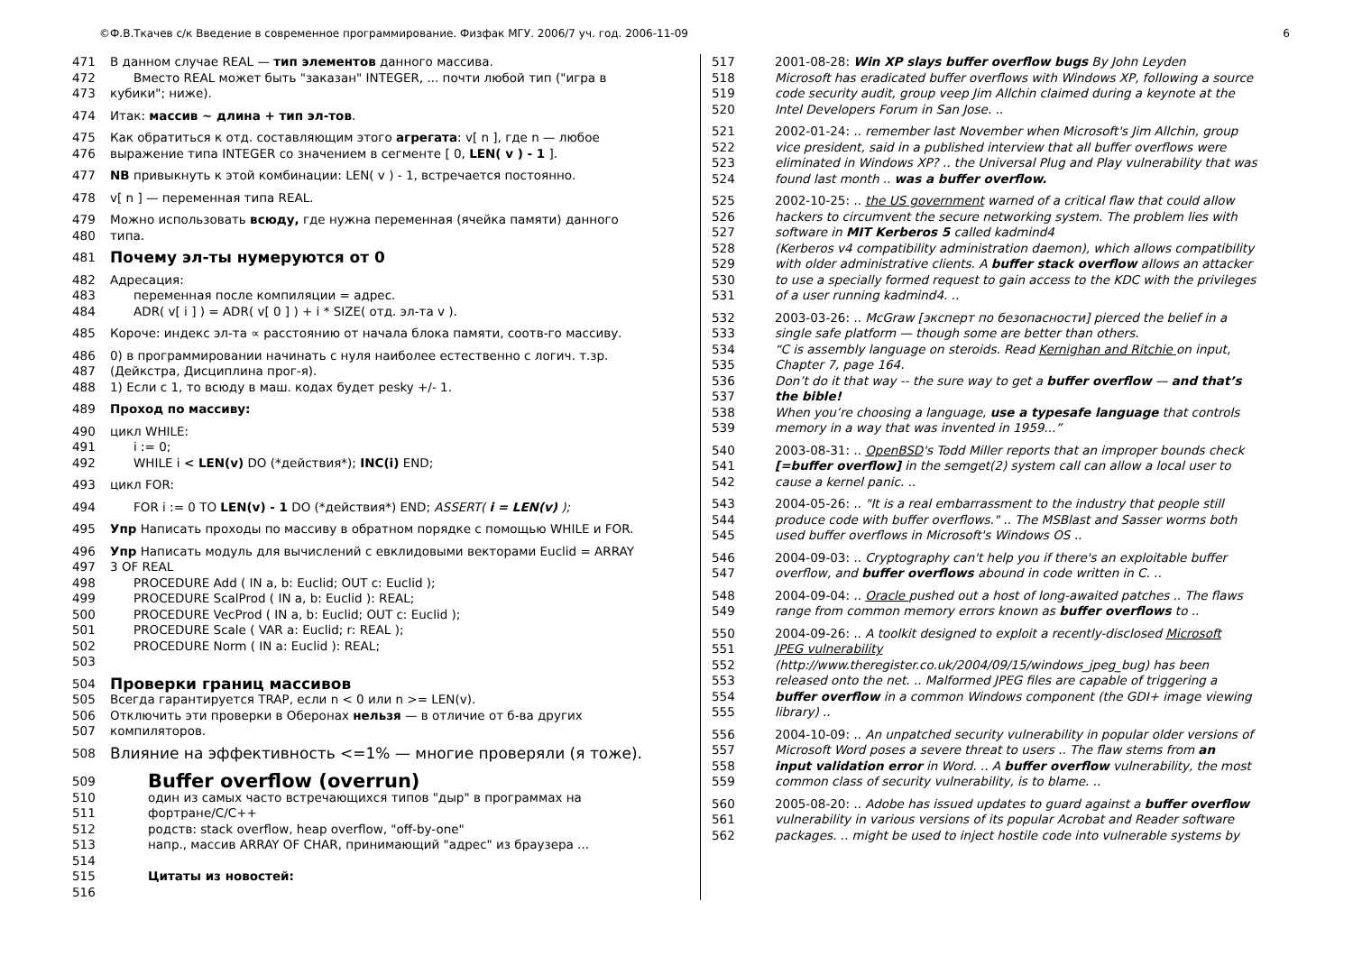©Ф.В.Ткачев с/к Введение в современное программирование. Физфак МГУ. 2006/7 уч. год. 2006-11-09 6
471 В данном случае REAL — тип элементов данного массива.
472 Вместо REAL может быть "заказан" INTEGER, ... почти любой тип ("игра в
473 кубики"; ниже).
474 Итак: массив ~ длина + тип эл-тов.
475 Как обратиться к отд. составляющим этого агрегата: v[ n ], где n — любое
476 выражение типа INTEGER со значением в сегменте [ 0, LEN( v ) - 1 ].
477 NB привыкнуть к этой комбинации: LEN( v ) - 1, встречается постоянно.
478 v[ n ] — переменная типа REAL.
479 Можно использовать всюду, где нужна переменная (ячейка памяти) данного
480 типа.
481
Почему эл-ты нумеруются от 0
482 Адресация:
483 переменная после компиляции = адрес.
484 ADR( v[ i ] ) = ADR( v[ 0 ] ) + i * SIZE( отд. эл-та v ).
485 Короче: индекс эл-та ∝ расстоянию от начала блока памяти, соотв-го массиву.
486 0) в программировании начинать с нуля наиболее естественно с логич. т.зр.
487 (Дейкстра, Дисциплина прог-я).
488 1) Если с 1, то всюду в маш. кодах будет pesky +/- 1.
489 Проход по массиву:
490 цикл WHILE:
491 i := 0;
492 WHILE i < LEN(v) DO (*действия*); INC(i) END;
493 цикл FOR:
494 FOR i := 0 TO LEN(v) - 1 DO (*действия*) END; ASSERT( i = LEN(v) );
495 Упр Написать проходы по массиву в обратном порядке с помощью WHILE и FOR.
496 Упр Написать модуль для вычислений с евклидовыми векторами Euclid = ARRAY
497 3 OF REAL
498 PROCEDURE Add ( IN a, b: Euclid; OUT c: Euclid );
499 PROCEDURE ScalProd ( IN a, b: Euclid ): REAL;
500 PROCEDURE VecProd ( IN a, b: Euclid; OUT c: Euclid );
501 PROCEDURE Scale ( VAR a: Euclid; r: REAL );
502 PROCEDURE Norm ( IN a: Euclid ): REAL;
503
504
Проверки границ массивов
505 Всегда гарантируется TRAP, если n < 0 или n >= LEN(v).
506 Отключить эти проверки в Оберонах нельзя — в отличие от б-ва других
507 компиляторов.
508 Влияние на эффективность <=1% — многие проверяли (я тоже).
509
Buffer overflow (overrun)
510 один из самых часто встречающихся типов "дыр" в программах на
511 фортране/С/С++
512 родств: stack overflow, heap overflow, "off-by-one"
513 напр., массив ARRAY OF CHAR, принимающий "адрес" из браузера ...
514
515 Цитаты из новостей:
516
517 2001-08-28: Win XP slays buffer overflow bugs By John Leyden
518 Microsoft has eradicated buffer overflows with Windows XP, following a source
519 code security audit, group veep Jim Allchin claimed during a keynote at the
520 Intel Developers Forum in San Jose. ..
521 2002-01-24: .. remember last November when Microsoft's Jim Allchin, group
522 vice president, said in a published interview that all buffer overflows were
523 eliminated in Windows XP? .. the Universal Plug and Play vulnerability that was
524 found last month .. was a buffer overflow.
525 2002-10-25: .. the US government warned of a critical flaw that could allow
526 hackers to circumvent the secure networking system. The problem lies with
527 software in MIT Kerberos 5 called kadmind4
528 (Kerberos v4 compatibility administration daemon), which allows compatibility
529 with older administrative clients. A buffer stack overflow allows an attacker
530 to use a specially formed request to gain access to the KDC with the privileges
531 of a user running kadmind4. ..
532 2003-03-26: .. McGraw [эксперт по безопасности] pierced the belief in a
533 single safe platform — though some are better than others.
534 “C is assembly language on steroids. Read Kernighan and Ritchie on input,
535 Chapter 7, page 164.
536 Don’t do it that way -- the sure way to get a buffer overflow — and that’s
537 the bible!
538 When you’re choosing a language, use a typesafe language that controls
539 memory in a way that was invented in 1959...”
540 2003-08-31: .. OpenBSD's Todd Miller reports that an improper bounds check
541 [=buffer overflow] in the semget(2) system call can allow a local user to
542 cause a kernel panic. ..
543 2004-05-26: .. "It is a real embarrassment to the industry that people still
544 produce code with buffer overflows." .. The MSBlast and Sasser worms both
545 used buffer overflows in Microsoft's Windows OS ..
546 2004-09-03: .. Cryptography can't help you if there's an exploitable buffer
547 overflow, and buffer overflows abound in code written in C. ..
548 2004-09-04: .. Oracle pushed out a host of long-awaited patches .. The flaws
549 range from common memory errors known as buffer overflows to ..
550 2004-09-26: .. A toolkit designed to exploit a recently-disclosed Microsoft
551 JPEG vulnerability
552 (http://www.theregister.co.uk/2004/09/15/windows_jpeg_bug) has been
553 released onto the net. .. Malformed JPEG files are capable of triggering a
554 buffer overflow in a common Windows component (the GDI+ image viewing
555 library) ..
556 2004-10-09: .. An unpatched security vulnerability in popular older versions of
557 Microsoft Word poses a severe threat to users .. The flaw stems from an
558 input validation error in Word. .. A buffer overflow vulnerability, the most
559 common class of security vulnerability, is to blame. ..
560 2005-08-20: .. Adobe has issued updates to guard against a buffer overflow
561 vulnerability in various versions of its popular Acrobat and Reader software
562 packages. .. might be used to inject hostile code into vulnerable systems by